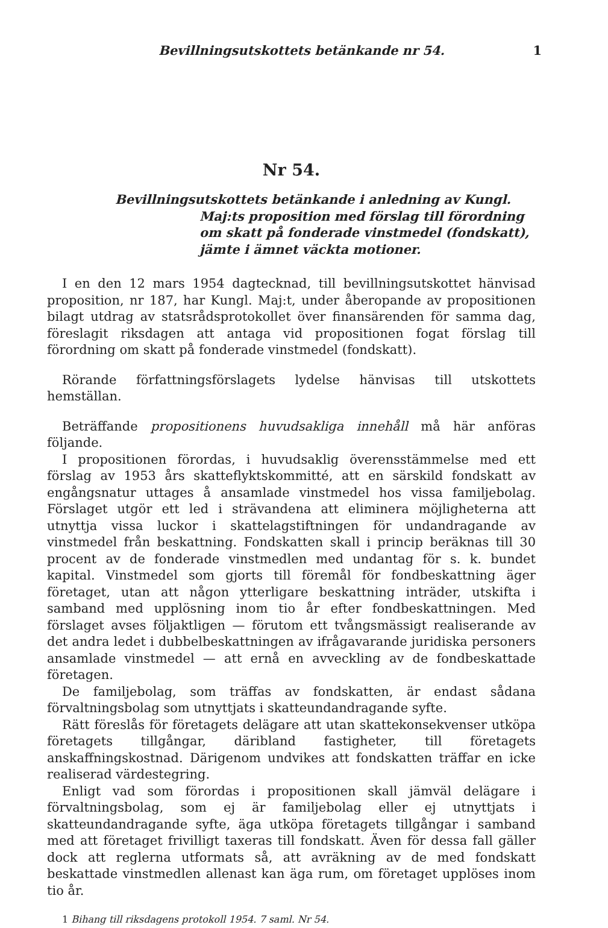Bevillningsutskottets betänkande nr 54. 1
Nr 54.
Bevillningsutskottets betänkande i anledning av Kungl. Maj:ts proposition med förslag till förordning om skatt på fonderade vinstmedel (fondskatt), jämte i ämnet väckta motioner.
I en den 12 mars 1954 dagtecknad, till bevillningsutskottet hänvisad proposition, nr 187, har Kungl. Maj:t, under åberopande av propositionen bilagt utdrag av statsrådsprotokollet över finansärenden för samma dag, föreslagit riksdagen att antaga vid propositionen fogat förslag till förordning om skatt på fonderade vinstmedel (fondskatt).
Rörande författningsförslagets lydelse hänvisas till utskottets hemställan.
Beträffande propositionens huvudsakliga innehåll må här anföras följande.
I propositionen förordas, i huvudsaklig överensstämmelse med ett förslag av 1953 års skatteflyktskommitté, att en särskild fondskatt av engångsnatur uttages å ansamlade vinstmedel hos vissa familjebolag. Förslaget utgör ett led i strävandena att eliminera möjligheterna att utnyttja vissa luckor i skattelagstiftningen för undandragande av vinstmedel från beskattning. Fondskatten skall i princip beräknas till 30 procent av de fonderade vinstmedlen med undantag för s. k. bundet kapital. Vinstmedel som gjorts till föremål för fondbeskattning äger företaget, utan att någon ytterligare beskattning inträder, utskifta i samband med upplösning inom tio år efter fondbeskattningen. Med förslaget avses följaktligen — förutom ett tvångsmässigt realiserande av det andra ledet i dubbelbeskattningen av ifrågavarande juridiska personers ansamlade vinstmedel — att ernå en avveckling av de fondbeskattade företagen.
De familjebolag, som träffas av fondskatten, är endast sådana förvaltningsbolag som utnyttjats i skatteundandragande syfte.
Rätt föreslås för företagets delägare att utan skattekonsekvenser utköpa företagets tillgångar, däribland fastigheter, till företagets anskaffningskostnad. Därigenom undvikes att fondskatten träffar en icke realiserad värdestegring.
Enligt vad som förordas i propositionen skall jämväl delägare i förvaltningsbolag, som ej är familjebolag eller ej utnyttjats i skatteundandragande syfte, äga utköpa företagets tillgångar i samband med att företaget frivilligt taxeras till fondskatt. Även för dessa fall gäller dock att reglerna utformats så, att avräkning av de med fondskatt beskattade vinstmedlen allenast kan äga rum, om företaget upplöses inom tio år.
1 Bihang till riksdagens protokoll 1954. 7 saml. Nr 54.